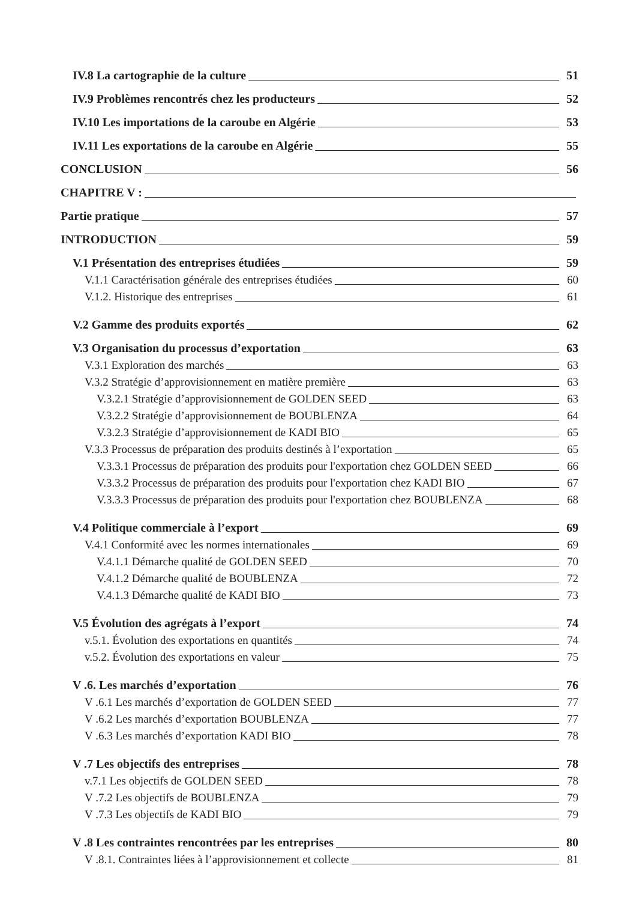IV.8 La cartographie de la culture 51
IV.9 Problèmes rencontrés chez les producteurs 52
IV.10 Les importations de la caroube en Algérie 53
IV.11 Les exportations de la caroube en Algérie 55
CONCLUSION 56
CHAPITRE V :
Partie pratique 57
INTRODUCTION 59
V.1 Présentation des entreprises étudiées 59
V.1.1 Caractérisation générale des entreprises étudiées 60
V.1.2. Historique des entreprises 61
V.2 Gamme des produits exportés 62
V.3 Organisation du processus d’exportation 63
V.3.1 Exploration des marchés 63
V.3.2 Stratégie d’approvisionnement en matière première 63
V.3.2.1 Stratégie d’approvisionnement de GOLDEN SEED 63
V.3.2.2 Stratégie d’approvisionnement de BOUBLENZA 64
V.3.2.3 Stratégie d’approvisionnement de KADI BIO 65
V.3.3 Processus de préparation des produits destinés à l’exportation 65
V.3.3.1 Processus de préparation des produits pour l'exportation chez GOLDEN SEED 66
V.3.3.2 Processus de préparation des produits pour l'exportation chez KADI BIO 67
V.3.3.3 Processus de préparation des produits pour l'exportation chez BOUBLENZA 68
V.4 Politique commerciale à l’export 69
V.4.1 Conformité avec les normes internationales 69
V.4.1.1 Démarche qualité de GOLDEN SEED 70
V.4.1.2 Démarche qualité de BOUBLENZA 72
V.4.1.3 Démarche qualité de KADI BIO 73
V.5 Évolution des agrégats à l’export 74
v.5.1. Évolution des exportations en quantités 74
v.5.2. Évolution des exportations en valeur 75
V .6. Les marchés d’exportation 76
V .6.1 Les marchés d’exportation de GOLDEN SEED 77
V .6.2 Les marchés d’exportation BOUBLENZA 77
V .6.3 Les marchés d’exportation KADI BIO 78
V .7 Les objectifs des entreprises 78
v.7.1 Les objectifs de GOLDEN SEED 78
V .7.2 Les objectifs de BOUBLENZA 79
V .7.3 Les objectifs de KADI BIO 79
V .8 Les contraintes rencontrées par les entreprises 80
V .8.1. Contraintes liées à l’approvisionnement et collecte 81